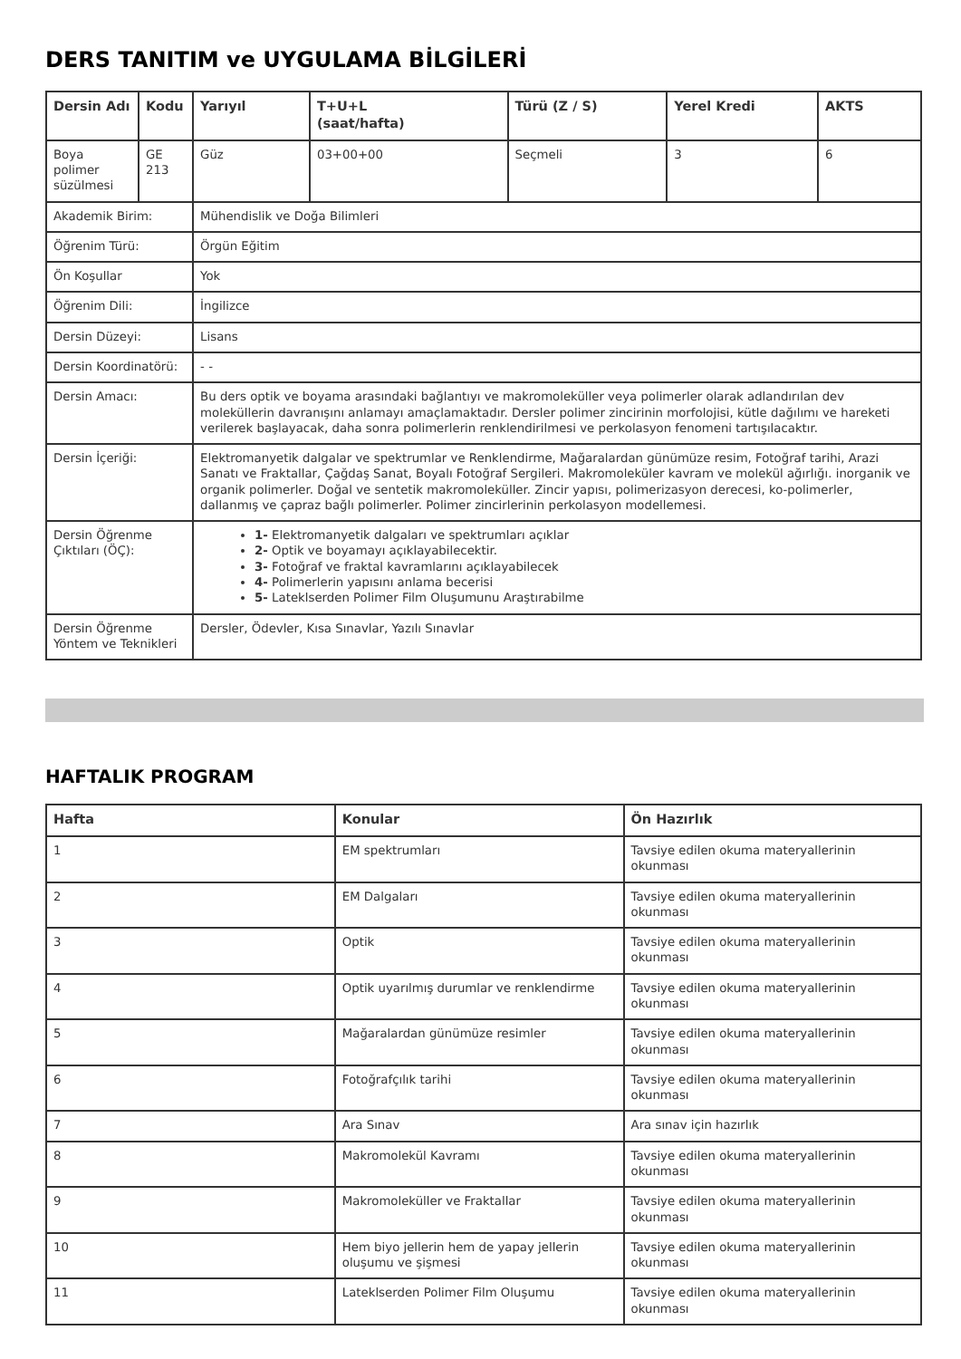DERS TANITIM ve UYGULAMA BİLGİLERİ
| Dersin Adı | Kodu | Yarıyıl | T+U+L (saat/hafta) | Türü (Z / S) | Yerel Kredi | AKTS |
| --- | --- | --- | --- | --- | --- | --- |
| Boya polimer süzülmesi | GE 213 | Güz | 03+00+00 | Seçmeli | 3 | 6 |
| Akademik Birim: | | Mühendislik ve Doğa Bilimleri | | | | |
| Öğrenim Türü: | | Örgün Eğitim | | | | |
| Ön Koşullar | | Yok | | | | |
| Öğrenim Dili: | | İngilizce | | | | |
| Dersin Düzeyi: | | Lisans | | | | |
| Dersin Koordinatörü: | | - - | | | | |
| Dersin Amacı: | | Bu ders optik ve boyama arasındaki bağlantıyı ve makromoleküller veya polimerler olarak adlandırılan dev moleküllerin davranışını anlamayı amaçlamaktadır. Dersler polimer zincirinin morfolojisi, kütle dağılımı ve hareketi verilerek başlayacak, daha sonra polimerlerin renklendirilmesi ve perkolasyon fenomeni tartışılacaktır. | | | | |
| Dersin İçeriği: | | Elektromanyetik dalgalar ve spektrumlar ve Renklendirme, Mağaralardan günümüze resim, Fotoğraf tarihi, Arazi Sanatı ve Fraktallar, Çağdaş Sanat, Boyalı Fotoğraf Sergileri. Makromoleküler kavram ve molekül ağırlığı. inorganik ve organik polimerler. Doğal ve sentetik makromoleküller. Zincir yapısı, polimerizasyon derecesi, ko-polimerler, dallanmış ve çapraz bağlı polimerler. Polimer zincirlerinin perkolasyon modellemesi. | | | | |
| Dersin Öğrenme Çıktıları (ÖÇ): | | 1- Elektromanyetik dalgaları ve spektrumları açıklar 2- Optik ve boyamayı açıklayabilecektir. 3- Fotoğraf ve fraktal kavramlarını açıklayabilecek 4- Polimerlerin yapısını anlama becerisi 5- Lateklserden Polimer Film Oluşumunu Araştırabilme | | | | |
| Dersin Öğrenme Yöntem ve Teknikleri | | Dersler, Ödevler, Kısa Sınavlar, Yazılı Sınavlar | | | | |
HAFTALIK PROGRAM
| Hafta | Konular | Ön Hazırlık |
| --- | --- | --- |
| 1 | EM spektrumları | Tavsiye edilen okuma materyallerinin okunması |
| 2 | EM Dalgaları | Tavsiye edilen okuma materyallerinin okunması |
| 3 | Optik | Tavsiye edilen okuma materyallerinin okunması |
| 4 | Optik uyarılmış durumlar ve renklendirme | Tavsiye edilen okuma materyallerinin okunması |
| 5 | Mağaralardan günümüze resimler | Tavsiye edilen okuma materyallerinin okunması |
| 6 | Fotoğrafçılık tarihi | Tavsiye edilen okuma materyallerinin okunması |
| 7 | Ara Sınav | Ara sınav için hazırlık |
| 8 | Makromolekül Kavramı | Tavsiye edilen okuma materyallerinin okunması |
| 9 | Makromoleküller ve Fraktallar | Tavsiye edilen okuma materyallerinin okunması |
| 10 | Hem biyo jellerin hem de yapay jellerin oluşumu ve şişmesi | Tavsiye edilen okuma materyallerinin okunması |
| 11 | Lateklserden Polimer Film Oluşumu | Tavsiye edilen okuma materyallerinin okunması |